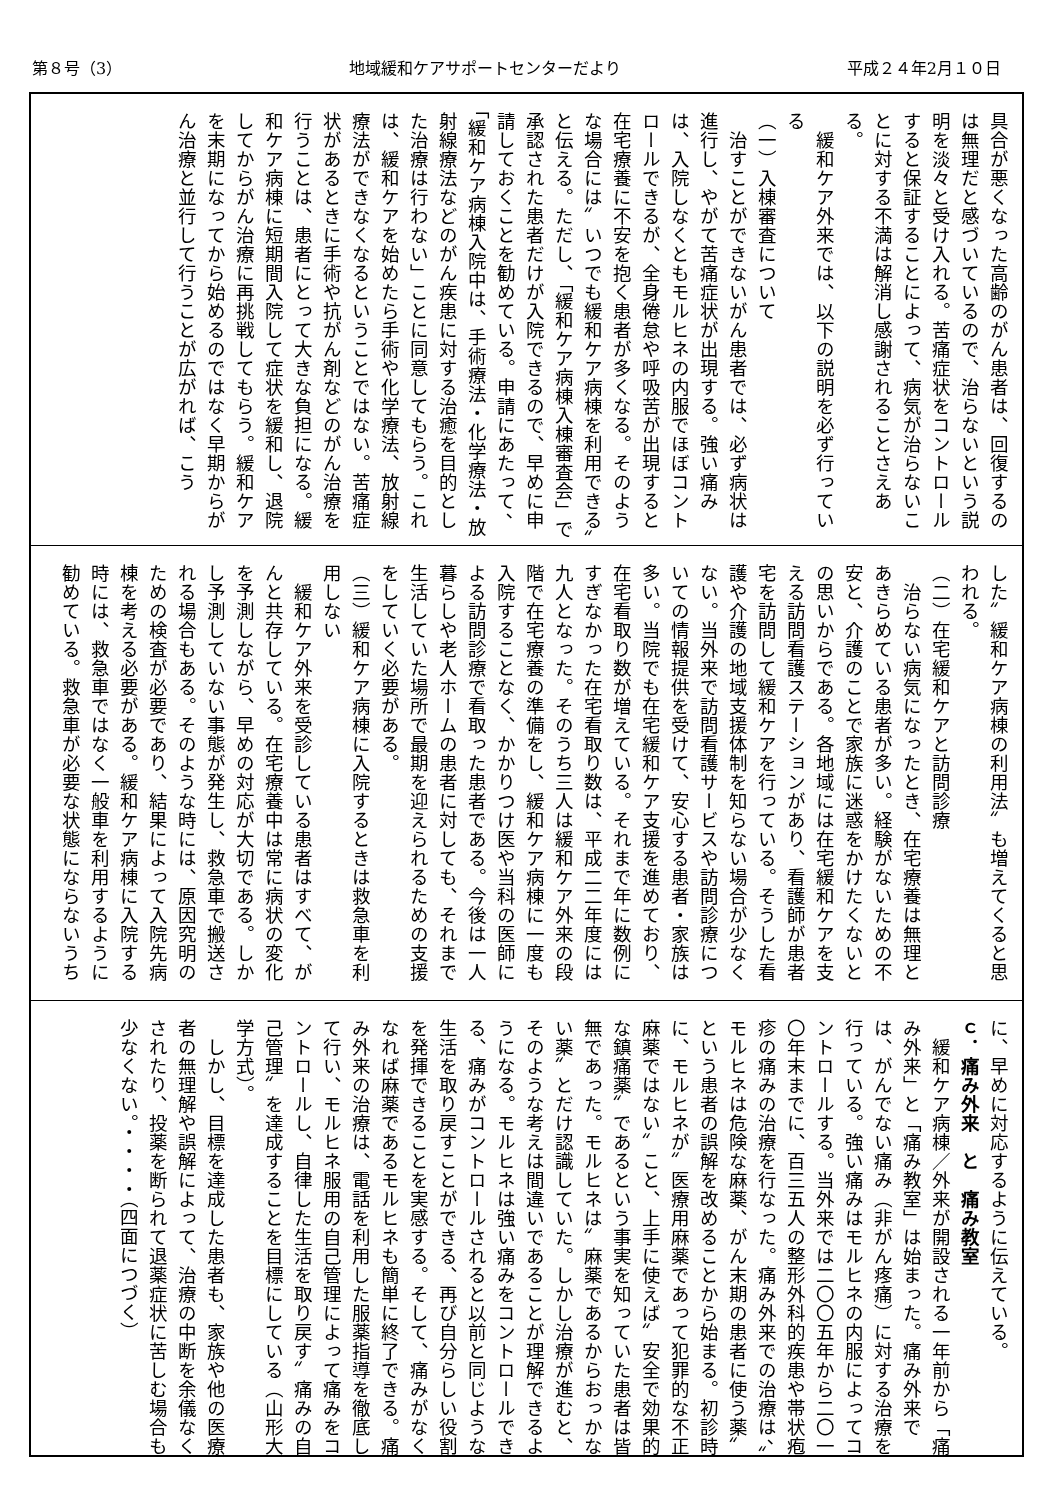第８号（3） 地域緩和ケアサポートセンターだより 平成２４年2月１０日
具合が悪くなった高齢のがん患者は、回復するのは無理だと感づいているので、治らないという説明を淡々と受け入れる。苦痛症状をコントロールすると保証することによって、病気が治らないことに対する不満は解消し感謝されることさえある。
　緩和ケア外来では、以下の説明を必ず行っている
（一）入棟審査について
　治すことができないがん患者では、必ず病状は進行し、やがて苦痛症状が出現する。強い痛みは、入院しなくともモルヒネの内服でほぼコントロールできるが、全身倦怠や呼吸苦が出現すると在宅療養に不安を抱く患者が多くなる。そのような場合には〞いつでも緩和ケア病棟を利用できる〟と伝える。ただし、「緩和ケア病棟入棟審査会」で承認された患者だけが入院できるので、早めに申請しておくことを勧めている。申請にあたって、「緩和ケア病棟入院中は、手術療法・化学療法・放射線療法などのがん疾患に対する治癒を目的とした治療は行わない」ことに同意してもらう。これは、緩和ケアを始めたら手術や化学療法、放射線療法ができなくなるということではない。苦痛症状があるときに手術や抗がん剤などのがん治療を行うことは、患者にとって大きな負担になる。緩和ケア病棟に短期間入院して症状を緩和し、退院してからがん治療に再挑戦してもらう。緩和ケアを末期になってから始めるのではなく早期からがん治療と並行して行うことが広がれば、こう
した〞緩和ケア病棟の利用法〟も増えてくると思われる。
（二）在宅緩和ケアと訪問診療
　治らない病気になったとき、在宅療養は無理とあきらめている患者が多い。経験がないための不安と、介護のことで家族に迷惑をかけたくないとの思いからである。各地域には在宅緩和ケアを支える訪問看護ステーションがあり、看護師が患者宅を訪問して緩和ケアを行っている。そうした看護や介護の地域支援体制を知らない場合が少なくない。当外来で訪問看護サービスや訪問診療についての情報提供を受けて、安心する患者・家族は多い。当院でも在宅緩和ケア支援を進めており、在宅看取り数が増えている。それまで年に数例にすぎなかった在宅看取り数は、平成二二年度には九人となった。そのうち三人は緩和ケア外来の段階で在宅療養の準備をし、緩和ケア病棟に一度も入院することなく、かかりつけ医や当科の医師による訪問診療で看取った患者である。今後は一人暮らしや老人ホームの患者に対しても、それまで生活していた場所で最期を迎えられるための支援をしていく必要がある。
（三）緩和ケア病棟に入院するときは救急車を利用しない
　緩和ケア外来を受診している患者はすべて、がんと共存している。在宅療養中は常に病状の変化を予測しながら、早めの対応が大切である。しかし予測していない事態が発生し、救急車で搬送される場合もある。そのような時には、原因究明のための検査が必要であり、結果によって入院先病棟を考える必要がある。緩和ケア病棟に入院する時には、救急車ではなく一般車を利用するように勧めている。救急車が必要な状態にならないうち
に、早めに対応するように伝えている。
ｃ．痛み外来　と　痛み教室
　緩和ケア病棟／外来が開設される一年前から「痛み外来」と「痛み教室」は始まった。痛み外来では、がんでない痛み（非がん疼痛）に対する治療を行っている。強い痛みはモルヒネの内服によってコントロールする。当外来では二〇〇五年から二〇一〇年末までに、百三五人の整形外科的疾患や帯状疱疹の痛みの治療を行なった。痛み外来での治療は、〞モルヒネは危険な麻薬、がん末期の患者に使う薬〟という患者の誤解を改めることから始まる。初診時に、モルヒネが〞医療用麻薬であって犯罪的な不正麻薬ではない〟こと、上手に使えば〞安全で効果的な鎮痛薬〟であるという事実を知っていた患者は皆無であった。モルヒネは〞麻薬であるからおっかない薬〟とだけ認識していた。しかし治療が進むと、そのような考えは間違いであることが理解できるようになる。モルヒネは強い痛みをコントロールできる、痛みがコントロールされると以前と同じような生活を取り戻すことができる、再び自分らしい役割を発揮できることを実感する。そして、痛みがなくなれば麻薬であるモルヒネも簡単に終了できる。痛み外来の治療は、電話を利用した服薬指導を徹底して行い、モルヒネ服用の自己管理によって痛みをコントロールし、自律した生活を取り戻す〞痛みの自己管理〟を達成することを目標にしている（山形大学方式）。
　しかし、目標を達成した患者も、家族や他の医療者の無理解や誤解によって、治療の中断を余儀なくされたり、投薬を断られて退薬症状に苦しむ場合も少なくない。・・・・（四面につづく）